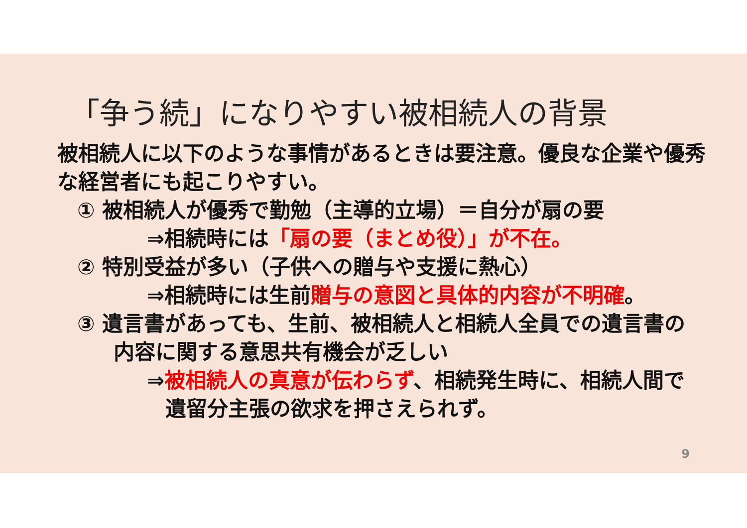「争う続」になりやすい被相続人の背景
被相続人に以下のような事情があるときは要注意。優良な企業や優秀な経営者にも起こりやすい。
① 被相続人が優秀で勤勉（主導的立場）＝自分が扇の要
⇒相続時には「扇の要（まとめ役）」が不在。
② 特別受益が多い（子供への贈与や支援に熱心）
⇒相続時には生前贈与の意図と具体的内容が不明確。
③ 遺言書があっても、生前、被相続人と相続人全員での遺言書の
内容に関する意思共有機会が乏しい
⇒被相続人の真意が伝わらず、相続発生時に、相続人間で
遺留分主張の欲求を押さえられず。
9